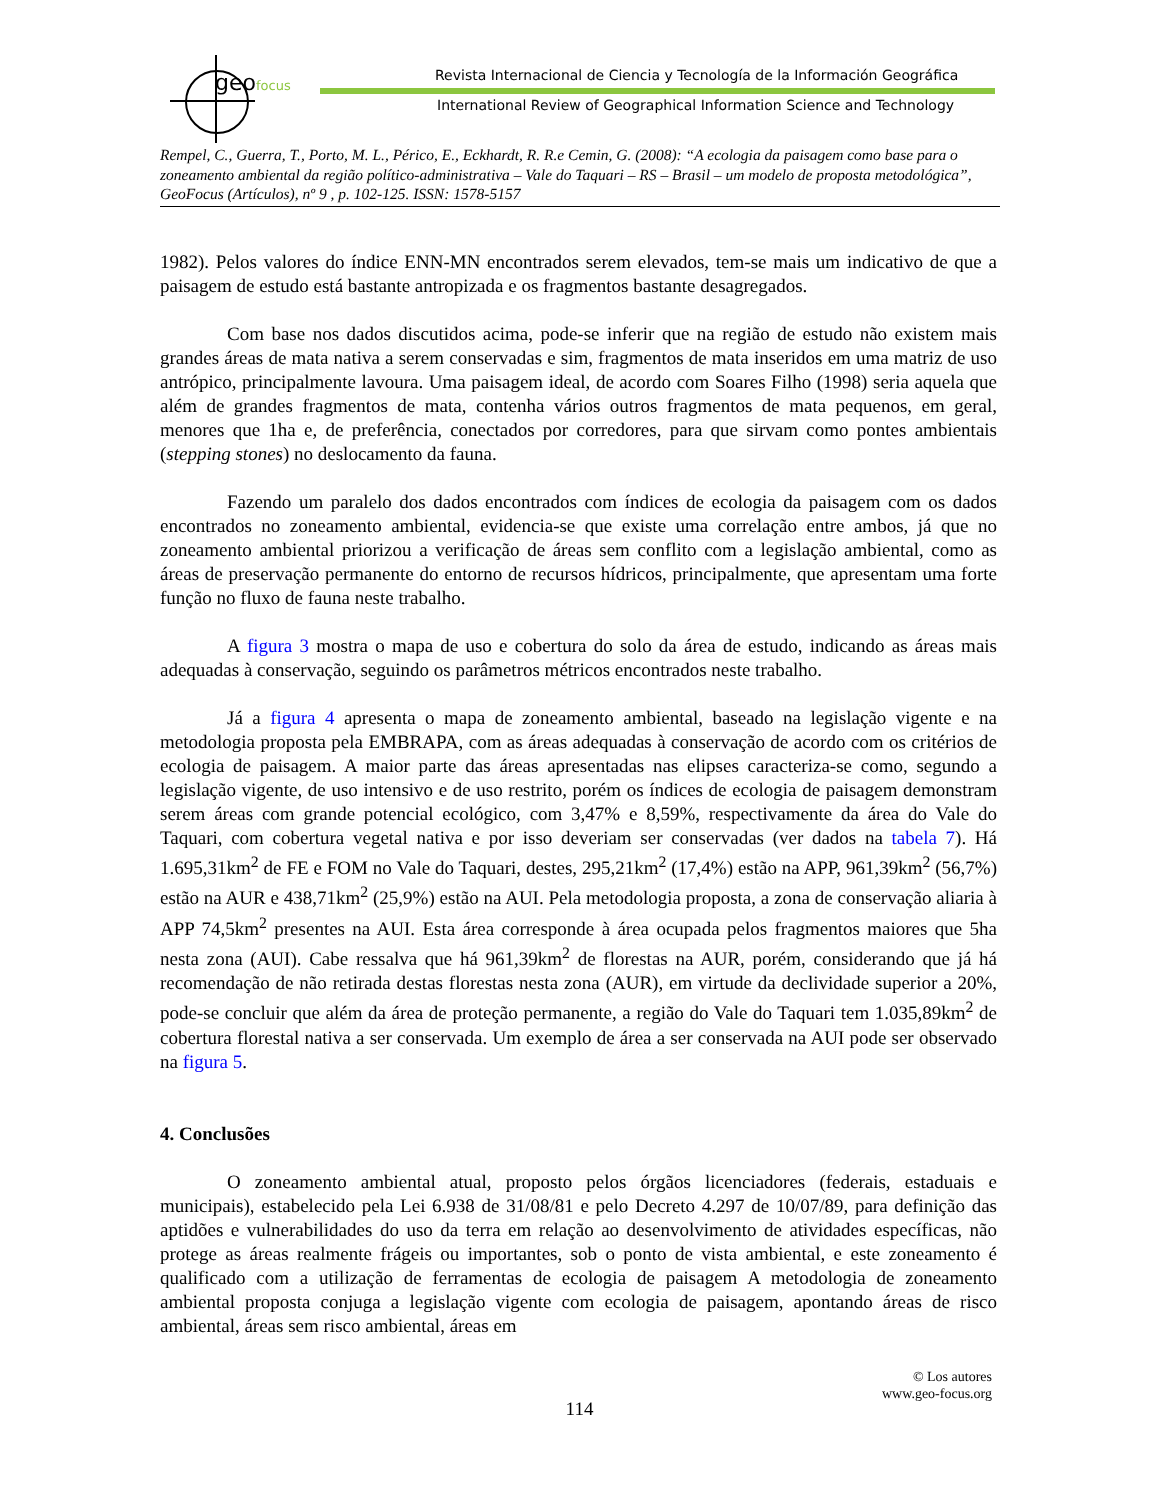geofocus
Revista Internacional de Ciencia y Tecnología de la Información Geográfica
International Review of Geographical Information Science and Technology
Rempel, C., Guerra, T., Porto, M. L., Périco, E., Eckhardt, R. R.e Cemin, G. (2008): “A ecologia da paisagem como base para o zoneamento ambiental da região político-administrativa – Vale do Taquari – RS – Brasil – um modelo de proposta metodológica”, GeoFocus (Artículos), nº 9 , p. 102-125. ISSN: 1578-5157
1982). Pelos valores do índice ENN-MN encontrados serem elevados, tem-se mais um indicativo de que a paisagem de estudo está bastante antropizada e os fragmentos bastante desagregados.
Com base nos dados discutidos acima, pode-se inferir que na região de estudo não existem mais grandes áreas de mata nativa a serem conservadas e sim, fragmentos de mata inseridos em uma matriz de uso antrópico, principalmente lavoura. Uma paisagem ideal, de acordo com Soares Filho (1998) seria aquela que além de grandes fragmentos de mata, contenha vários outros fragmentos de mata pequenos, em geral, menores que 1ha e, de preferência, conectados por corredores, para que sirvam como pontes ambientais (stepping stones) no deslocamento da fauna.
Fazendo um paralelo dos dados encontrados com índices de ecologia da paisagem com os dados encontrados no zoneamento ambiental, evidencia-se que existe uma correlação entre ambos, já que no zoneamento ambiental priorizou a verificação de áreas sem conflito com a legislação ambiental, como as áreas de preservação permanente do entorno de recursos hídricos, principalmente, que apresentam uma forte função no fluxo de fauna neste trabalho.
A figura 3 mostra o mapa de uso e cobertura do solo da área de estudo, indicando as áreas mais adequadas à conservação, seguindo os parâmetros métricos encontrados neste trabalho.
Já a figura 4 apresenta o mapa de zoneamento ambiental, baseado na legislação vigente e na metodologia proposta pela EMBRAPA, com as áreas adequadas à conservação de acordo com os critérios de ecologia de paisagem. A maior parte das áreas apresentadas nas elipses caracteriza-se como, segundo a legislação vigente, de uso intensivo e de uso restrito, porém os índices de ecologia de paisagem demonstram serem áreas com grande potencial ecológico, com 3,47% e 8,59%, respectivamente da área do Vale do Taquari, com cobertura vegetal nativa e por isso deveriam ser conservadas (ver dados na tabela 7). Há 1.695,31km<sup>2</sup> de FE e FOM no Vale do Taquari, destes, 295,21km<sup>2</sup> (17,4%) estão na APP, 961,39km<sup>2</sup> (56,7%) estão na AUR e 438,71km<sup>2</sup> (25,9%) estão na AUI. Pela metodologia proposta, a zona de conservação aliaria à APP 74,5km<sup>2</sup> presentes na AUI. Esta área corresponde à área ocupada pelos fragmentos maiores que 5ha nesta zona (AUI). Cabe ressalva que há 961,39km<sup>2</sup> de florestas na AUR, porém, considerando que já há recomendação de não retirada destas florestas nesta zona (AUR), em virtude da declividade superior a 20%, pode-se concluir que além da área de proteção permanente, a região do Vale do Taquari tem 1.035,89km<sup>2</sup> de cobertura florestal nativa a ser conservada. Um exemplo de área a ser conservada na AUI pode ser observado na figura 5.
4. Conclusões
O zoneamento ambiental atual, proposto pelos órgãos licenciadores (federais, estaduais e municipais), estabelecido pela Lei 6.938 de 31/08/81 e pelo Decreto 4.297 de 10/07/89, para definição das aptidões e vulnerabilidades do uso da terra em relação ao desenvolvimento de atividades específicas, não protege as áreas realmente frágeis ou importantes, sob o ponto de vista ambiental, e este zoneamento é qualificado com a utilização de ferramentas de ecologia de paisagem A metodologia de zoneamento ambiental proposta conjuga a legislação vigente com ecologia de paisagem, apontando áreas de risco ambiental, áreas sem risco ambiental, áreas em
© Los autores
www.geo-focus.org
114